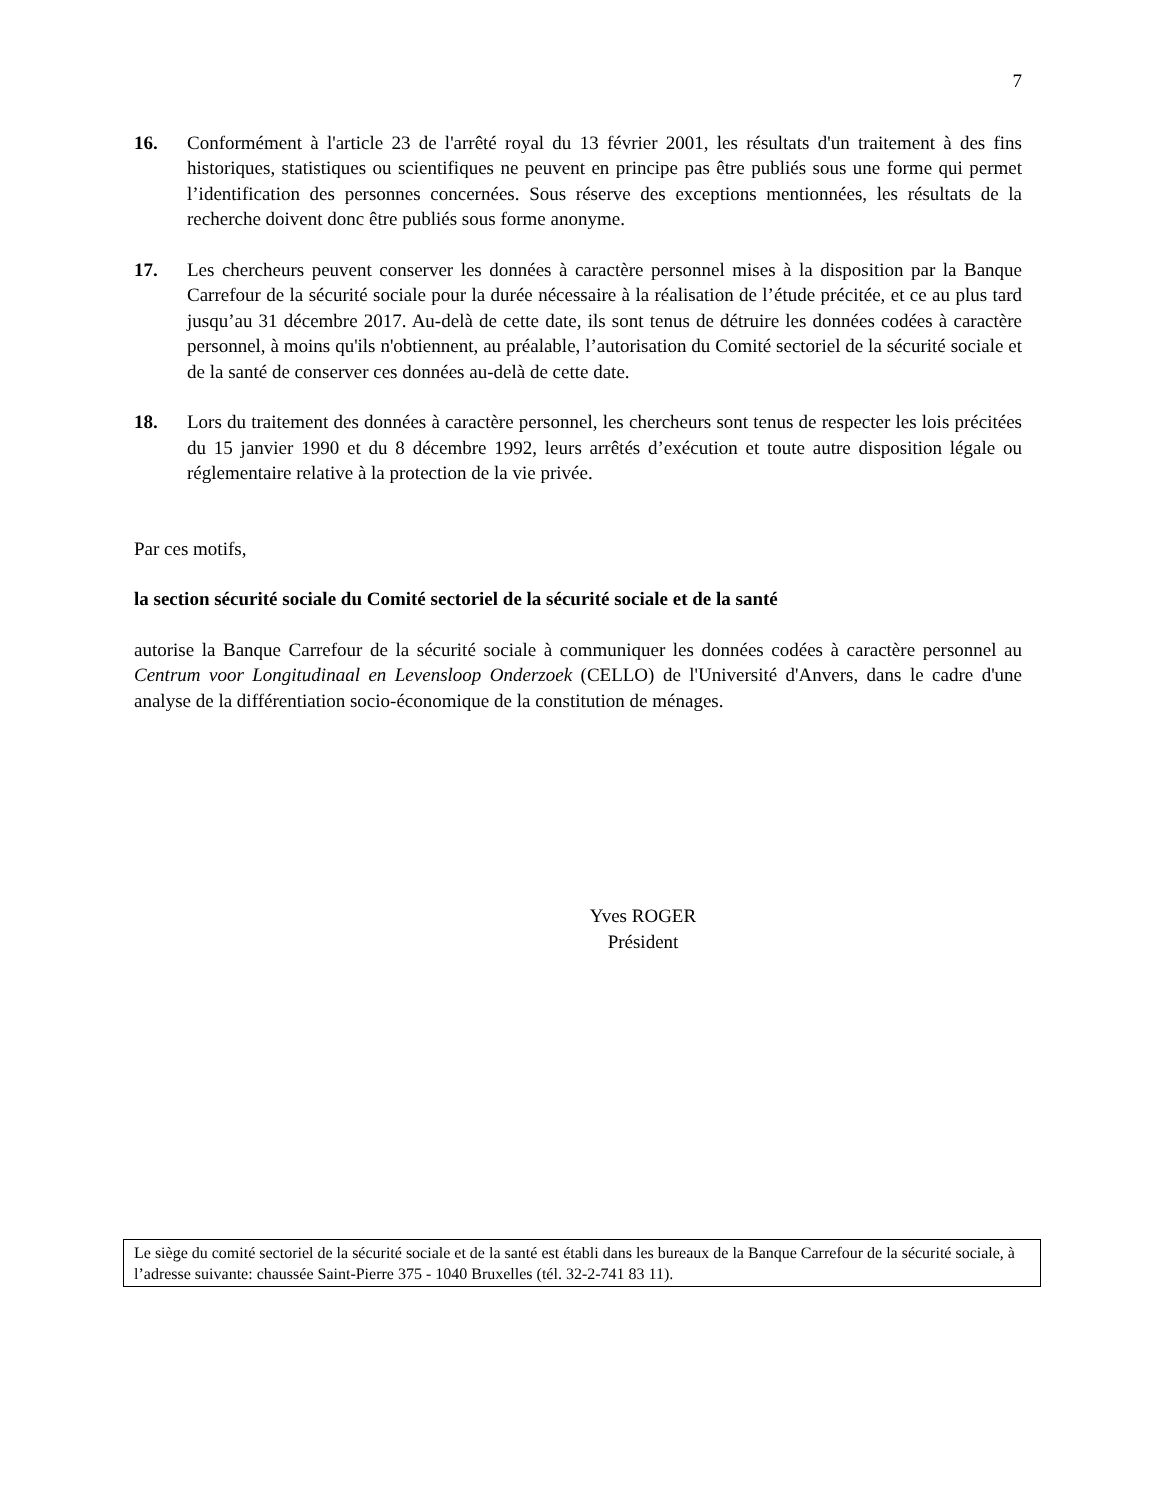7
16. Conformément à l'article 23 de l'arrêté royal du 13 février 2001, les résultats d'un traitement à des fins historiques, statistiques ou scientifiques ne peuvent en principe pas être publiés sous une forme qui permet l’identification des personnes concernées. Sous réserve des exceptions mentionnées, les résultats de la recherche doivent donc être publiés sous forme anonyme.
17. Les chercheurs peuvent conserver les données à caractère personnel mises à la disposition par la Banque Carrefour de la sécurité sociale pour la durée nécessaire à la réalisation de l’étude précitée, et ce au plus tard jusqu’au 31 décembre 2017. Au-delà de cette date, ils sont tenus de détruire les données codées à caractère personnel, à moins qu'ils n'obtiennent, au préalable, l’autorisation du Comité sectoriel de la sécurité sociale et de la santé de conserver ces données au-delà de cette date.
18. Lors du traitement des données à caractère personnel, les chercheurs sont tenus de respecter les lois précitées du 15 janvier 1990 et du 8 décembre 1992, leurs arrêtés d’exécution et toute autre disposition légale ou réglementaire relative à la protection de la vie privée.
Par ces motifs,
la section sécurité sociale du Comité sectoriel de la sécurité sociale et de la santé
autorise la Banque Carrefour de la sécurité sociale à communiquer les données codées à caractère personnel au Centrum voor Longitudinaal en Levensloop Onderzoek (CELLO) de l'Université d'Anvers, dans le cadre d'une analyse de la différentiation socio-économique de la constitution de ménages.
Yves ROGER
Président
Le siège du comité sectoriel de la sécurité sociale et de la santé est établi dans les bureaux de la Banque Carrefour de la sécurité sociale, à l’adresse suivante: chaussée Saint-Pierre 375 - 1040 Bruxelles (tél. 32-2-741 83 11).